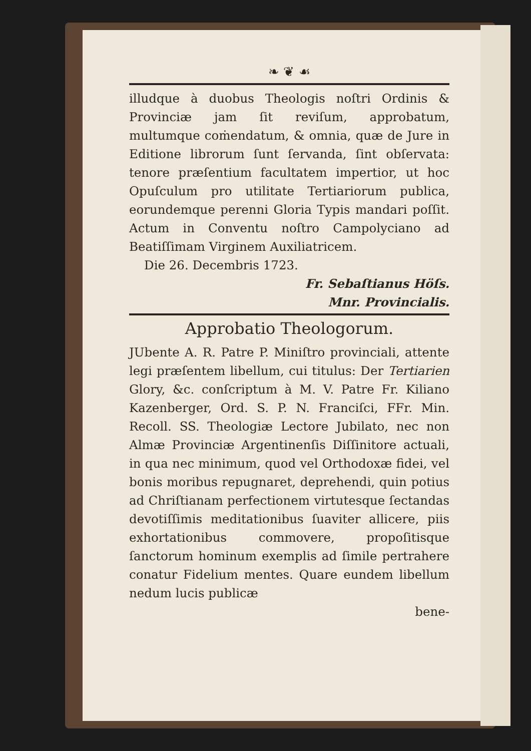❧ ❦ ☙
illudque à duobus Theologis noſtri Ordinis & Provinciæ jam ſit reviſum, approbatum, multumque coṁendatum, & omnia, quæ de Jure in Editione librorum ſunt ſervanda, ſint obſervata: tenore præſentium facultatem impertior, ut hoc Opuſculum pro utilitate Tertiariorum publica, eorundemque perenni Gloria Typis mandari poſſit. Actum in Conventu noſtro Campolyciano ad Beatiſſimam Virginem Auxiliatricem.
Die 26. Decembris 1723.
Fr. Sebaſtianus Höſs.
Mnr. Provincialis.
Approbatio Theologorum.
JUbente A. R. Patre P. Miniſtro provinciali, attente legi præſentem libellum, cui titulus: Der Tertiarien Glory, &c. conſcriptum à M. V. Patre Fr. Kiliano Kazenberger, Ord. S. P. N. Franciſci, FFr. Min. Recoll. SS. Theologiæ Lectore Jubilato, nec non Almæ Provinciæ Argentinenſis Diſſinitore actuali, in qua nec minimum, quod vel Orthodoxæ fidei, vel bonis moribus repugnaret, deprehendi, quin potius ad Chriſtianam perfectionem virtutesque ſectandas devotiſſimis meditationibus ſuaviter allicere, piis exhortationibus commovere, propoſitisque ſanctorum hominum exemplis ad ſimile pertrahere conatur Fidelium mentes. Quare eundem libellum nedum lucis publicæ
bene-